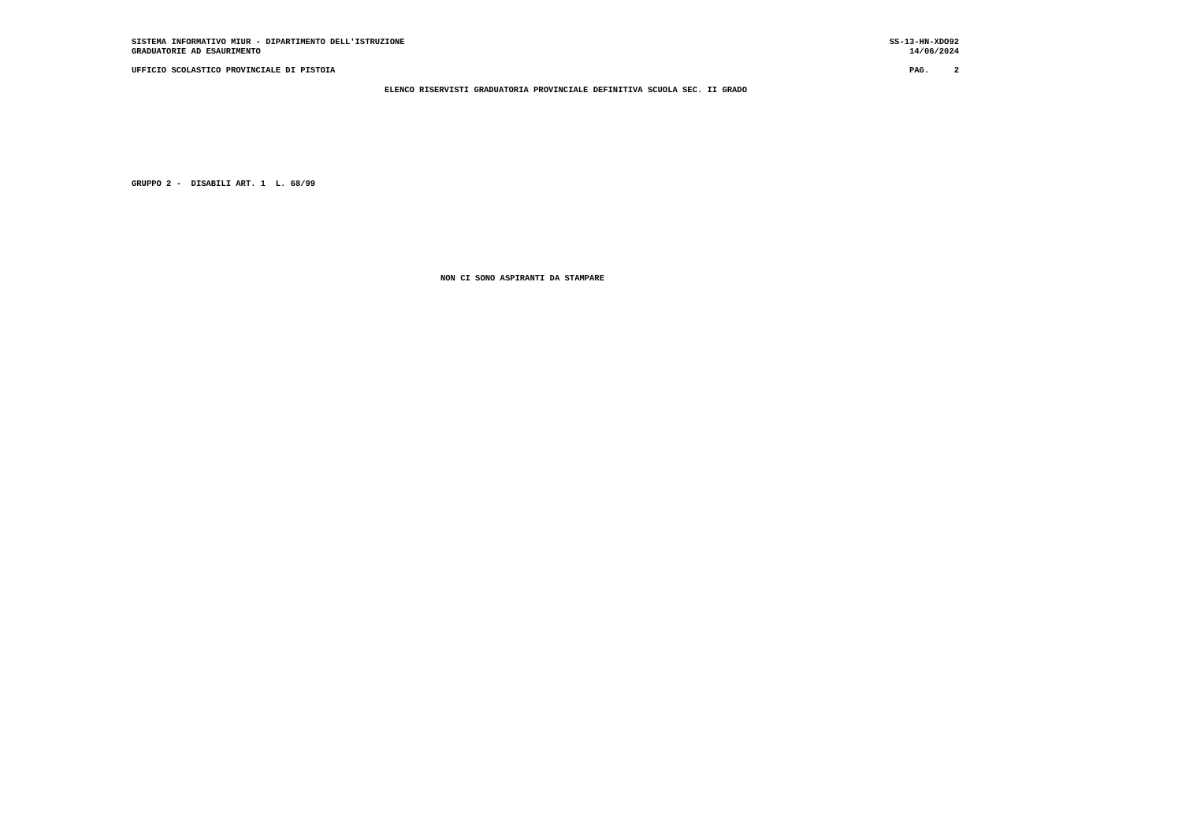SISTEMA INFORMATIVO MIUR - DIPARTIMENTO DELL'ISTRUZIONE
GRADUATORIE AD ESAURIMENTO
SS-13-HN-XDO92
14/06/2024
UFFICIO SCOLASTICO PROVINCIALE DI PISTOIA
PAG. 2
ELENCO RISERVISTI GRADUATORIA PROVINCIALE DEFINITIVA SCUOLA SEC. II GRADO
GRUPPO 2 - DISABILI ART. 1 L. 68/99
NON CI SONO ASPIRANTI DA STAMPARE